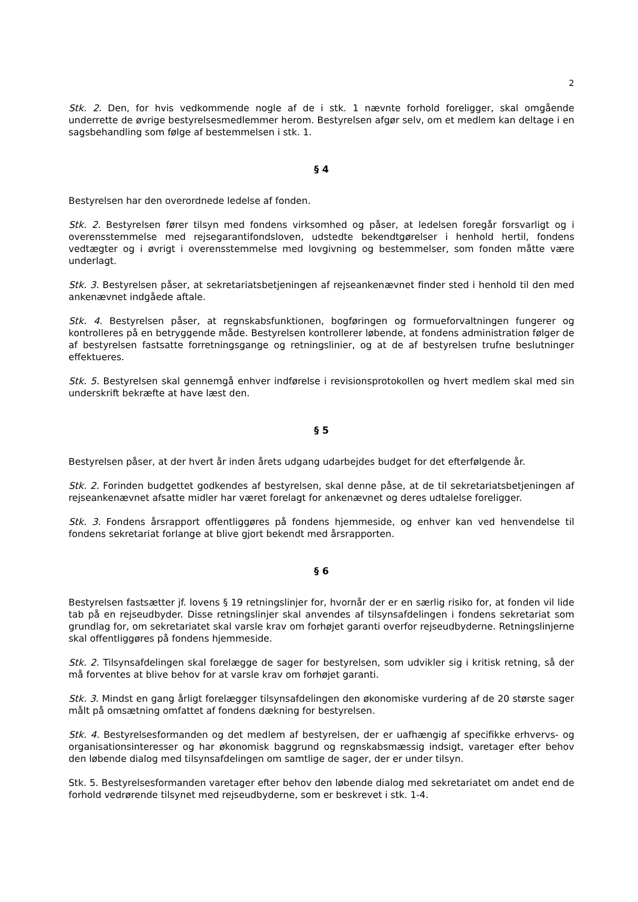2
Stk. 2. Den, for hvis vedkommende nogle af de i stk. 1 nævnte forhold foreligger, skal omgående underrette de øvrige bestyrelsesmedlemmer herom. Bestyrelsen afgør selv, om et medlem kan deltage i en sagsbehandling som følge af bestemmelsen i stk. 1.
§ 4
Bestyrelsen har den overordnede ledelse af fonden.
Stk. 2. Bestyrelsen fører tilsyn med fondens virksomhed og påser, at ledelsen foregår forsvarligt og i overensstemmelse med rejsegarantifondsloven, udstedte bekendtgørelser i henhold hertil, fondens vedtægter og i øvrigt i overensstemmelse med lovgivning og bestemmelser, som fonden måtte være underlagt.
Stk. 3. Bestyrelsen påser, at sekretariatsbetjeningen af rejseankenævnet finder sted i henhold til den med ankenævnet indgåede aftale.
Stk. 4. Bestyrelsen påser, at regnskabsfunktionen, bogføringen og formueforvaltningen fungerer og kontrolleres på en betryggende måde. Bestyrelsen kontrollerer løbende, at fondens administration følger de af bestyrelsen fastsatte forretningsgange og retningslinier, og at de af bestyrelsen trufne beslutninger effektueres.
Stk. 5. Bestyrelsen skal gennemgå enhver indførelse i revisionsprotokollen og hvert medlem skal med sin underskrift bekræfte at have læst den.
§ 5
Bestyrelsen påser, at der hvert år inden årets udgang udarbejdes budget for det efterfølgende år.
Stk. 2. Forinden budgettet godkendes af bestyrelsen, skal denne påse, at de til sekretariatsbetjeningen af rejseankenævnet afsatte midler har været forelagt for ankenævnet og deres udtalelse foreligger.
Stk. 3. Fondens årsrapport offentliggøres på fondens hjemmeside, og enhver kan ved henvendelse til fondens sekretariat forlange at blive gjort bekendt med årsrapporten.
§ 6
Bestyrelsen fastsætter jf. lovens § 19 retningslinjer for, hvornår der er en særlig risiko for, at fonden vil lide tab på en rejseudbyder. Disse retningslinjer skal anvendes af tilsynsafdelingen i fondens sekretariat som grundlag for, om sekretariatet skal varsle krav om forhøjet garanti overfor rejseudbyderne. Retningslinjerne skal offentliggøres på fondens hjemmeside.
Stk. 2. Tilsynsafdelingen skal forelægge de sager for bestyrelsen, som udvikler sig i kritisk retning, så der må forventes at blive behov for at varsle krav om forhøjet garanti.
Stk. 3. Mindst en gang årligt forelægger tilsynsafdelingen den økonomiske vurdering af de 20 største sager målt på omsætning omfattet af fondens dækning for bestyrelsen.
Stk. 4. Bestyrelsesformanden og det medlem af bestyrelsen, der er uafhængig af specifikke erhvervs- og organisationsinteresser og har økonomisk baggrund og regnskabsmæssig indsigt, varetager efter behov den løbende dialog med tilsynsafdelingen om samtlige de sager, der er under tilsyn.
Stk. 5. Bestyrelsesformanden varetager efter behov den løbende dialog med sekretariatet om andet end de forhold vedrørende tilsynet med rejseudbyderne, som er beskrevet i stk. 1-4.